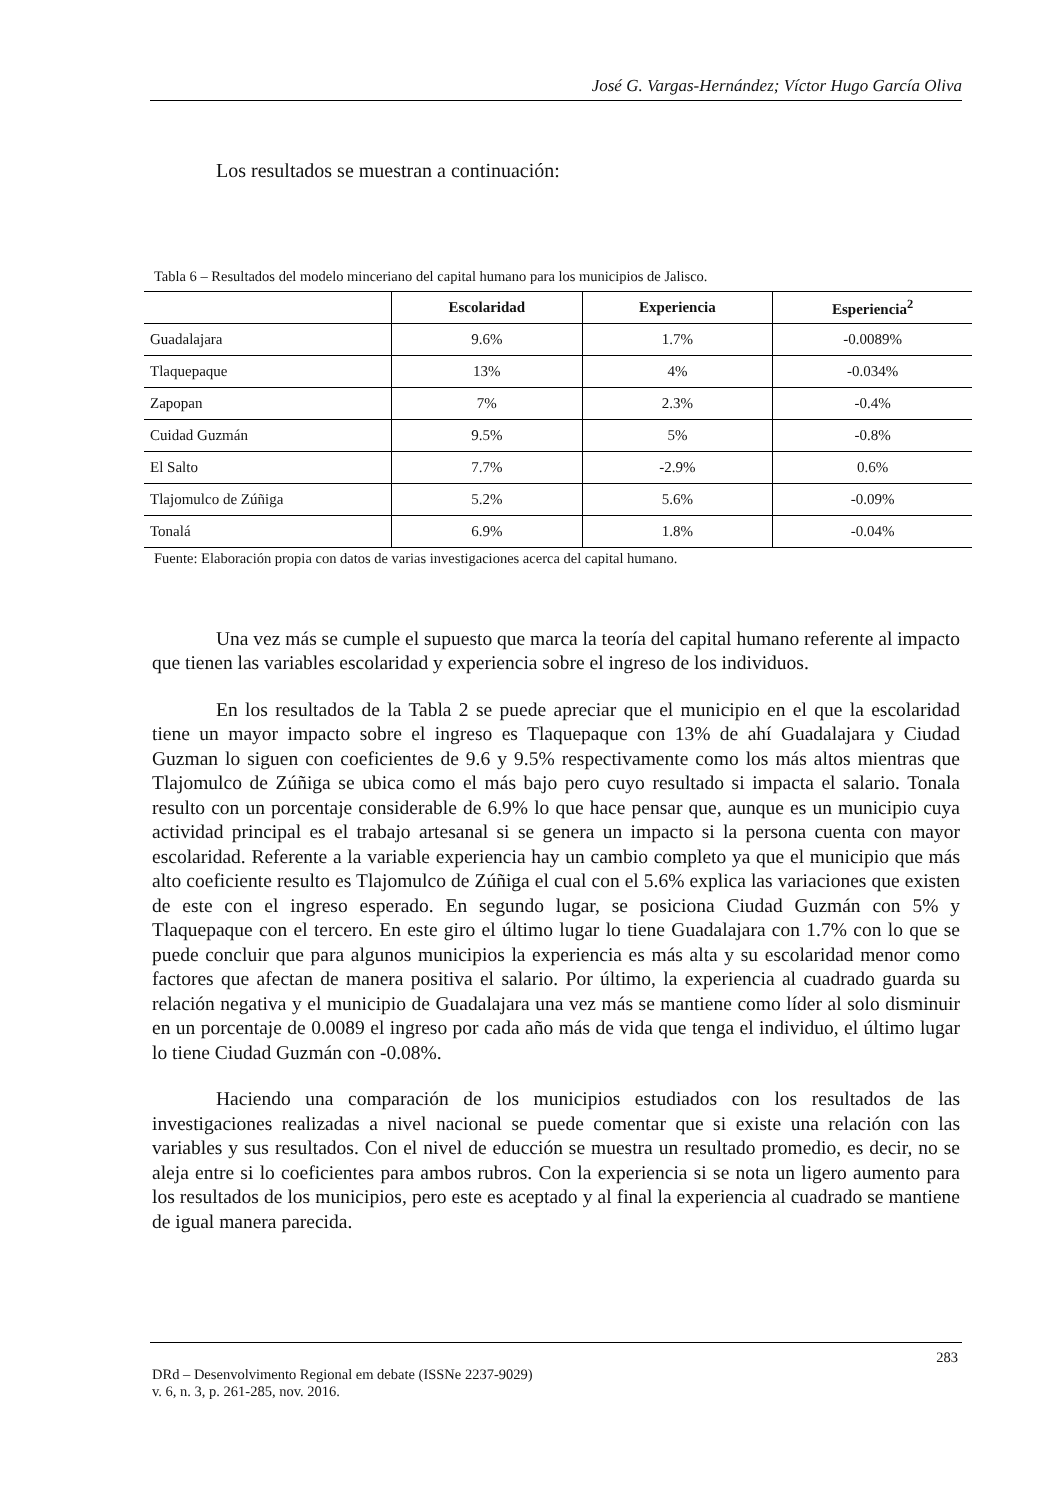José G. Vargas-Hernández; Víctor Hugo García Oliva
Los resultados se muestran a continuación:
Tabla 6 – Resultados del modelo minceriano del capital humano para los municipios de Jalisco.
| | Escolaridad | Experiencia | Esperiencia<sup>2</sup> |
| --- | --- | --- | --- |
| Guadalajara | 9.6% | 1.7% | -0.0089% |
| Tlaquepaque | 13% | 4% | -0.034% |
| Zapopan | 7% | 2.3% | -0.4% |
| Cuidad Guzmán | 9.5% | 5% | -0.8% |
| El Salto | 7.7% | -2.9% | 0.6% |
| Tlajomulco de Zúñiga | 5.2% | 5.6% | -0.09% |
| Tonalá | 6.9% | 1.8% | -0.04% |
Fuente: Elaboración propia con datos de varias investigaciones acerca del capital humano.
Una vez más se cumple el supuesto que marca la teoría del capital humano referente al impacto que tienen las variables escolaridad y experiencia sobre el ingreso de los individuos.
En los resultados de la Tabla 2 se puede apreciar que el municipio en el que la escolaridad tiene un mayor impacto sobre el ingreso es Tlaquepaque con 13% de ahí Guadalajara y Ciudad Guzman lo siguen con coeficientes de 9.6 y 9.5% respectivamente como los más altos mientras que Tlajomulco de Zúñiga se ubica como el más bajo pero cuyo resultado si impacta el salario. Tonala resulto con un porcentaje considerable de 6.9% lo que hace pensar que, aunque es un municipio cuya actividad principal es el trabajo artesanal si se genera un impacto si la persona cuenta con mayor escolaridad. Referente a la variable experiencia hay un cambio completo ya que el municipio que más alto coeficiente resulto es Tlajomulco de Zúñiga el cual con el 5.6% explica las variaciones que existen de este con el ingreso esperado. En segundo lugar, se posiciona Ciudad Guzmán con 5% y Tlaquepaque con el tercero. En este giro el último lugar lo tiene Guadalajara con 1.7% con lo que se puede concluir que para algunos municipios la experiencia es más alta y su escolaridad menor como factores que afectan de manera positiva el salario. Por último, la experiencia al cuadrado guarda su relación negativa y el municipio de Guadalajara una vez más se mantiene como líder al solo disminuir en un porcentaje de 0.0089 el ingreso por cada año más de vida que tenga el individuo, el último lugar lo tiene Ciudad Guzmán con -0.08%.
Haciendo una comparación de los municipios estudiados con los resultados de las investigaciones realizadas a nivel nacional se puede comentar que si existe una relación con las variables y sus resultados. Con el nivel de educción se muestra un resultado promedio, es decir, no se aleja entre si lo coeficientes para ambos rubros. Con la experiencia si se nota un ligero aumento para los resultados de los municipios, pero este es aceptado y al final la experiencia al cuadrado se mantiene de igual manera parecida.
283
DRd – Desenvolvimento Regional em debate (ISSNe 2237-9029)
v. 6, n. 3, p. 261-285, nov. 2016.